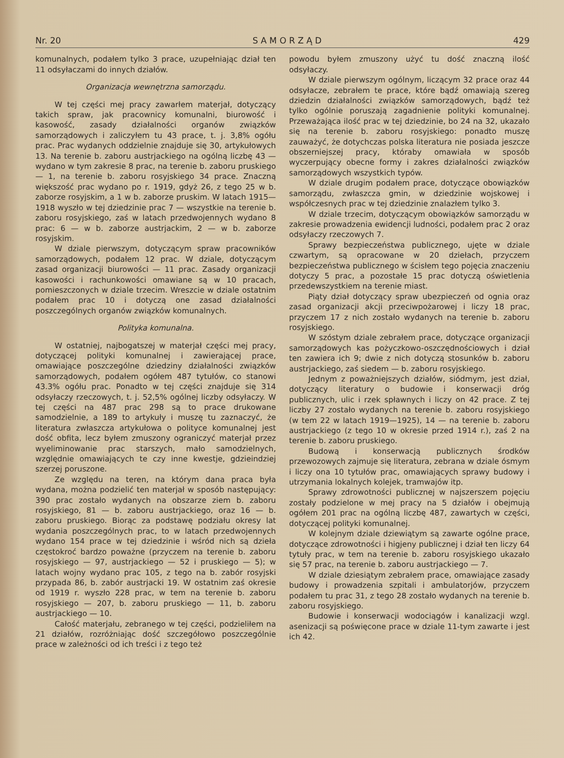Nr. 20 S A M O R Z Ą D 429
komunalnych, podałem tylko 3 prace, uzupełniając dział ten 11 odsyłaczami do innych działów.
Organizacja wewnętrzna samorządu.
W tej części mej pracy zawarłem materjał, dotyczący takich spraw, jak pracownicy komunalni, biurowość i kasowość, zasady działalności organów związków samorządowych i zaliczyłem tu 43 prace, t. j. 3,8% ogółu prac. Prac wydanych oddzielnie znajduje się 30, artykułowych 13. Na terenie b. zaboru austrjackiego na ogólną liczbę 43 — wydano w tym zakresie 8 prac, na terenie b. zaboru pruskiego — 1, na terenie b. zaboru rosyjskiego 34 prace. Znaczną większość prac wydano po r. 1919, gdyż 26, z tego 25 w b. zaborze rosyjskim, a 1 w b. zaborze pruskim. W latach 1915—1918 wyszło w tej dziedzinie prac 7 — wszystkie na terenie b. zaboru rosyjskiego, zaś w latach przedwojennych wydano 8 prac: 6 — w b. zaborze austrjackim, 2 — w b. zaborze rosyjskim.
W dziale pierwszym, dotyczącym spraw pracowników samorządowych, podałem 12 prac. W dziale, dotyczącym zasad organizacji biurowości — 11 prac. Zasady organizacji kasowości i rachunkowości omawiane są w 10 pracach, pomieszczonych w dziale trzecim. Wreszcie w dziale ostatnim podałem prac 10 i dotyczą one zasad działalności poszczególnych organów związków komunalnych.
Polityka komunalna.
W ostatniej, najbogatszej w materjał części mej pracy, dotyczącej polityki komunalnej i zawierającej prace, omawiające poszczególne dziedziny działalności związków samorządowych, podałem ogółem 487 tytułów, co stanowi 43.3% ogółu prac. Ponadto w tej części znajduje się 314 odsyłaczy rzeczowych, t. j. 52,5% ogólnej liczby odsyłaczy. W tej części na 487 prac 298 są to prace drukowane samodzielnie, a 189 to artykuły i muszę tu zaznaczyć, że literatura zwłaszcza artykułowa o polityce komunalnej jest dość obfita, lecz byłem zmuszony ograniczyć materjał przez wyeliminowanie prac starszych, mało samodzielnych, względnie omawiających te czy inne kwestje, gdzieindziej szerzej poruszone.
Ze względu na teren, na którym dana praca była wydana, można podzielić ten materjał w sposób następujący: 390 prac zostało wydanych na obszarze ziem b. zaboru rosyjskiego, 81 — b. zaboru austrjackiego, oraz 16 — b. zaboru pruskiego. Biorąc za podstawę podziału okresy lat wydania poszczególnych prac, to w latach przedwojennych wydano 154 prace w tej dziedzinie i wśród nich są dzieła częstokroć bardzo poważne (przyczem na terenie b. zaboru rosyjskiego — 97, austrjackiego — 52 i pruskiego — 5); w latach wojny wydano prac 105, z tego na b. zabór rosyjski przypada 86, b. zabór austrjacki 19. W ostatnim zaś okresie od 1919 r. wyszło 228 prac, w tem na terenie b. zaboru rosyjskiego — 207, b. zaboru pruskiego — 11, b. zaboru austrjackiego — 10.
Całość materjału, zebranego w tej części, podzieliłem na 21 działów, rozróżniając dość szczegółowo poszczególnie prace w zależności od ich treści i z tego też
powodu byłem zmuszony użyć tu dość znaczną ilość odsyłaczy.
W dziale pierwszym ogólnym, liczącym 32 prace oraz 44 odsyłacze, zebrałem te prace, które bądź omawiają szereg dziedzin działalności związków samorządowych, bądź też tylko ogólnie poruszają zagadnienie polityki komunalnej. Przeważająca ilość prac w tej dziedzinie, bo 24 na 32, ukazało się na terenie b. zaboru rosyjskiego: ponadto muszę zauważyć, że dotychczas polska literatura nie posiada jeszcze obszerniejszej pracy, któraby omawiała w sposób wyczerpujący obecne formy i zakres działalności związków samorządowych wszystkich typów.
W dziale drugim podałem prace, dotyczące obowiązków samorządu, zwłaszcza gmin, w dziedzinie wojskowej i współczesnych prac w tej dziedzinie znalazłem tylko 3.
W dziale trzecim, dotyczącym obowiązków samorządu w zakresie prowadzenia ewidencji ludności, podałem prac 2 oraz odsyłaczy rzeczowych 7.
Sprawy bezpieczeństwa publicznego, ujęte w dziale czwartym, są opracowane w 20 dziełach, przyczem bezpieczeństwa publicznego w ścisłem tego pojęcia znaczeniu dotyczy 5 prac, a pozostałe 15 prac dotyczą oświetlenia przedewszystkiem na terenie miast.
Piąty dział dotyczący spraw ubezpieczeń od ognia oraz zasad organizacji akcji przeciwpożarowej i liczy 18 prac, przyczem 17 z nich zostało wydanych na terenie b. zaboru rosyjskiego.
W szóstym dziale zebrałem prace, dotyczące organizacji samorządowych kas pożyczkowo-oszczędnościowych i dział ten zawiera ich 9; dwie z nich dotyczą stosunków b. zaboru austrjackiego, zaś siedem — b. zaboru rosyjskiego.
Jednym z poważniejszych działów, siódmym, jest dział, dotyczący literatury o budowie i konserwacji dróg publicznych, ulic i rzek spławnych i liczy on 42 prace. Z tej liczby 27 zostało wydanych na terenie b. zaboru rosyjskiego (w tem 22 w latach 1919—1925), 14 — na terenie b. zaboru austrjackiego (z tego 10 w okresie przed 1914 r.), zaś 2 na terenie b. zaboru pruskiego.
Budową i konserwacją publicznych środków przewozowych zajmuje się literatura, zebrana w dziale ósmym i liczy ona 10 tytułów prac, omawiających sprawy budowy i utrzymania lokalnych kolejek, tramwajów itp.
Sprawy zdrowotności publicznej w najszerszem pojęciu zostały podzielone w mej pracy na 5 działów i obejmują ogółem 201 prac na ogólną liczbę 487, zawartych w części, dotyczącej polityki komunalnej.
W kolejnym dziale dziewiątym są zawarte ogólne prace, dotyczące zdrowotności i higjeny publicznej i dział ten liczy 64 tytuły prac, w tem na terenie b. zaboru rosyjskiego ukazało się 57 prac, na terenie b. zaboru austrjackiego — 7.
W dziale dziesiątym zebrałem prace, omawiające zasady budowy i prowadzenia szpitali i ambulatorjów, przyczem podałem tu prac 31, z tego 28 zostało wydanych na terenie b. zaboru rosyjskiego.
Budowie i konserwacji wodociągów i kanalizacji wzgl. asenizacji są poświęcone prace w dziale 11-tym zawarte i jest ich 42.